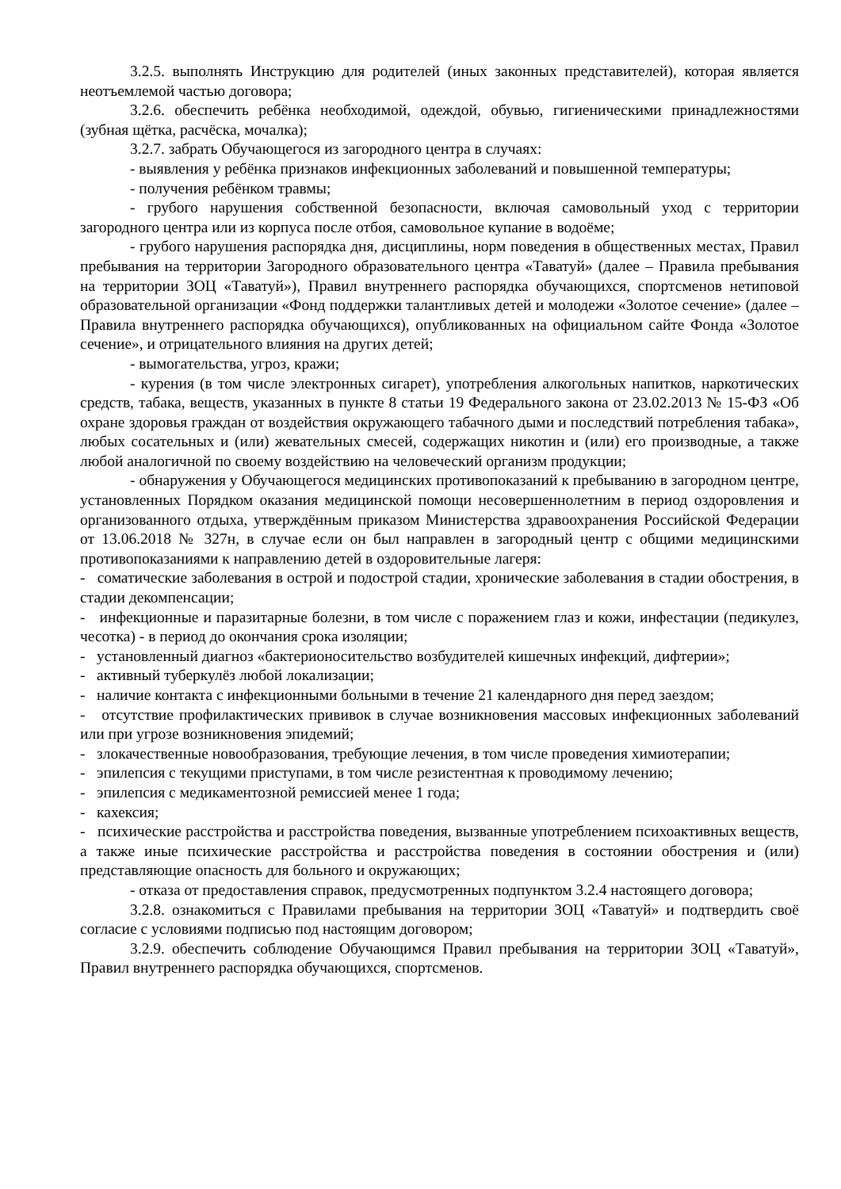3.2.5. выполнять Инструкцию для родителей (иных законных представителей), которая является неотъемлемой частью договора;
3.2.6. обеспечить ребёнка необходимой, одеждой, обувью, гигиеническими принадлежностями (зубная щётка, расчёска, мочалка);
3.2.7. забрать Обучающегося из загородного центра в случаях:
- выявления у ребёнка признаков инфекционных заболеваний и повышенной температуры;
- получения ребёнком травмы;
- грубого нарушения собственной безопасности, включая самовольный уход с территории загородного центра или из корпуса после отбоя, самовольное купание в водоёме;
- грубого нарушения распорядка дня, дисциплины, норм поведения в общественных местах, Правил пребывания на территории Загородного образовательного центра «Таватуй» (далее – Правила пребывания на территории ЗОЦ «Таватуй»), Правил внутреннего распорядка обучающихся, спортсменов нетиповой образовательной организации «Фонд поддержки талантливых детей и молодежи «Золотое сечение» (далее – Правила внутреннего распорядка обучающихся), опубликованных на официальном сайте Фонда «Золотое сечение», и отрицательного влияния на других детей;
- вымогательства, угроз, кражи;
- курения (в том числе электронных сигарет), употребления алкогольных напитков, наркотических средств, табака, веществ, указанных в пункте 8 статьи 19 Федерального закона от 23.02.2013 № 15-ФЗ «Об охране здоровья граждан от воздействия окружающего табачного дыми и последствий потребления табака», любых сосательных и (или) жевательных смесей, содержащих никотин и (или) его производные, а также любой аналогичной по своему воздействию на человеческий организм продукции;
- обнаружения у Обучающегося медицинских противопоказаний к пребыванию в загородном центре, установленных Порядком оказания медицинской помощи несовершеннолетним в период оздоровления и организованного отдыха, утверждённым приказом Министерства здравоохранения Российской Федерации от 13.06.2018 № 327н, в случае если он был направлен в загородный центр с общими медицинскими противопоказаниями к направлению детей в оздоровительные лагеря:
- соматические заболевания в острой и подострой стадии, хронические заболевания в стадии обострения, в стадии декомпенсации;
- инфекционные и паразитарные болезни, в том числе с поражением глаз и кожи, инфестации (педикулез, чесотка) - в период до окончания срока изоляции;
- установленный диагноз «бактерионосительство возбудителей кишечных инфекций, дифтерии»;
- активный туберкулёз любой локализации;
- наличие контакта с инфекционными больными в течение 21 календарного дня перед заездом;
- отсутствие профилактических прививок в случае возникновения массовых инфекционных заболеваний или при угрозе возникновения эпидемий;
- злокачественные новообразования, требующие лечения, в том числе проведения химиотерапии;
- эпилепсия с текущими приступами, в том числе резистентная к проводимому лечению;
- эпилепсия с медикаментозной ремиссией менее 1 года;
- кахексия;
- психические расстройства и расстройства поведения, вызванные употреблением психоактивных веществ, а также иные психические расстройства и расстройства поведения в состоянии обострения и (или) представляющие опасность для больного и окружающих;
- отказа от предоставления справок, предусмотренных подпунктом 3.2.4 настоящего договора;
3.2.8. ознакомиться с Правилами пребывания на территории ЗОЦ «Таватуй» и подтвердить своё согласие с условиями подписью под настоящим договором;
3.2.9. обеспечить соблюдение Обучающимся Правил пребывания на территории ЗОЦ «Таватуй», Правил внутреннего распорядка обучающихся, спортсменов.